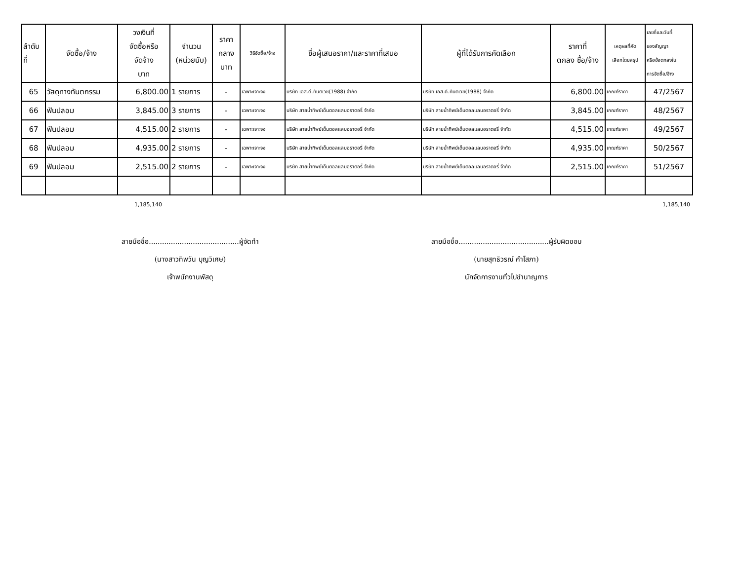| ลำดับ ที่ | จัดซื้อ/จ้าง | วงเงินที่ จัดซื้อหรือ จัดจ้าง บาท | จำนวน (หน่วยนับ) | ราคา กลาง บาท | วิธีจัดซื้อ/จ้าง | ชื่อผู้เสนอราคา/และราคาที่เสนอ | ผู้ที่ได้รับการคัดเลือก | ราคาที่ ตกลง ซื้อ/จ้าง | เหตุผลที่คัด เลือกโดยสรุป | เลขที่และวันที่ ของสัญญา หรือข้อตกลงใน การจัดซื้อ/จ้าง |
| --- | --- | --- | --- | --- | --- | --- | --- | --- | --- | --- |
| 65 | วัสดุทางทันตกรรม | 6,800.00 | 1 รายการ | - | เฉพาะเจาะจง | บริษัท เอส.ดี.ทันตเวช(1988) จำกัด | บริษัท เอส.ดี.ทันตเวช(1988) จำกัด | 6,800.00 | เกณฑ์ราคา | 47/2567 |
| 66 | ฟันปลอม | 3,845.00 | 3 รายการ | - | เฉพาะเจาะจง | บริษัท สายน้ำทิพย์เด็นตอลแลบอราตอรี่ จำกัด | บริษัท สายน้ำทิพย์เด็นตอลแลบอราตอรี่ จำกัด | 3,845.00 | เกณฑ์ราคา | 48/2567 |
| 67 | ฟันปลอม | 4,515.00 | 2 รายการ | - | เฉพาะเจาะจง | บริษัท สายน้ำทิพย์เด็นตอลแลบอราตอรี่ จำกัด | บริษัท สายน้ำทิพย์เด็นตอลแลบอราตอรี่ จำกัด | 4,515.00 | เกณฑ์ราคา | 49/2567 |
| 68 | ฟันปลอม | 4,935.00 | 2 รายการ | - | เฉพาะเจาะจง | บริษัท สายน้ำทิพย์เด็นตอลแลบอราตอรี่ จำกัด | บริษัท สายน้ำทิพย์เด็นตอลแลบอราตอรี่ จำกัด | 4,935.00 | เกณฑ์ราคา | 50/2567 |
| 69 | ฟันปลอม | 2,515.00 | 2 รายการ | - | เฉพาะเจาะจง | บริษัท สายน้ำทิพย์เด็นตอลแลบอราตอรี่ จำกัด | บริษัท สายน้ำทิพย์เด็นตอลแลบอราตอรี่ จำกัด | 2,515.00 | เกณฑ์ราคา | 51/2567 |
1,185,140 1,185,140
ลายมือชื่อ.........................................ผู้จัดทำ
(นางสาวทิพวัน บุญวิเศษ)
เจ้าพนักงานพัสดุ
ลายมือชื่อ.........................................ผู้รับผิดชอบ
(นายสุทธิวรณ์ คำโสภา)
นักจัดการงานทั่วไปชำนาญการ